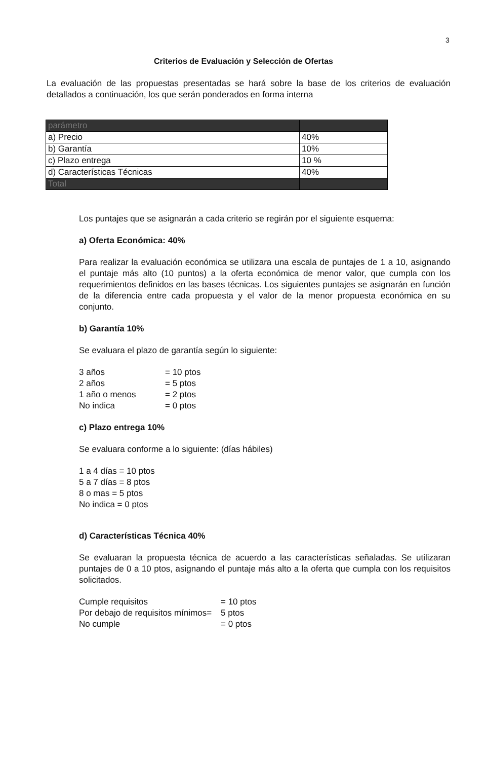3
Criterios de Evaluación y Selección de Ofertas
La evaluación de las propuestas presentadas se hará sobre la base de los criterios de evaluación detallados a continuación, los que serán ponderados en forma interna
| parámetro | |
| a) Precio | 40% |
| b) Garantía | 10% |
| c) Plazo entrega | 10 % |
| d) Características Técnicas | 40% |
| Total | |
Los puntajes que se asignarán a cada criterio se regirán por el siguiente esquema:
a) Oferta Económica: 40%
Para realizar la evaluación económica se utilizara una escala de puntajes de 1 a 10, asignando el puntaje más alto (10 puntos) a la oferta económica de menor valor, que cumpla con los requerimientos definidos en las bases técnicas. Los siguientes puntajes se asignarán en función de la diferencia entre cada propuesta y el valor de la menor propuesta económica en su conjunto.
b) Garantía 10%
Se evaluara el plazo de garantía según lo siguiente:
| 3 años | = 10 ptos |
| 2 años | = 5 ptos |
| 1 año o menos | = 2 ptos |
| No indica | = 0 ptos |
c) Plazo entrega 10%
Se evaluara conforme a lo siguiente: (días hábiles)
| 1 a 4 días = 10 ptos |
| 5 a 7 días = 8 ptos |
| 8 o mas = 5 ptos |
| No indica = 0 ptos |
d) Características Técnica 40%
Se evaluaran la propuesta técnica de acuerdo a las características señaladas. Se utilizaran puntajes de 0 a 10 ptos, asignando el puntaje más alto a la oferta que cumpla con los requisitos solicitados.
| Cumple requisitos | = 10 ptos |
| Por debajo de requisitos mínimos= | 5 ptos |
| No cumple | = 0 ptos |